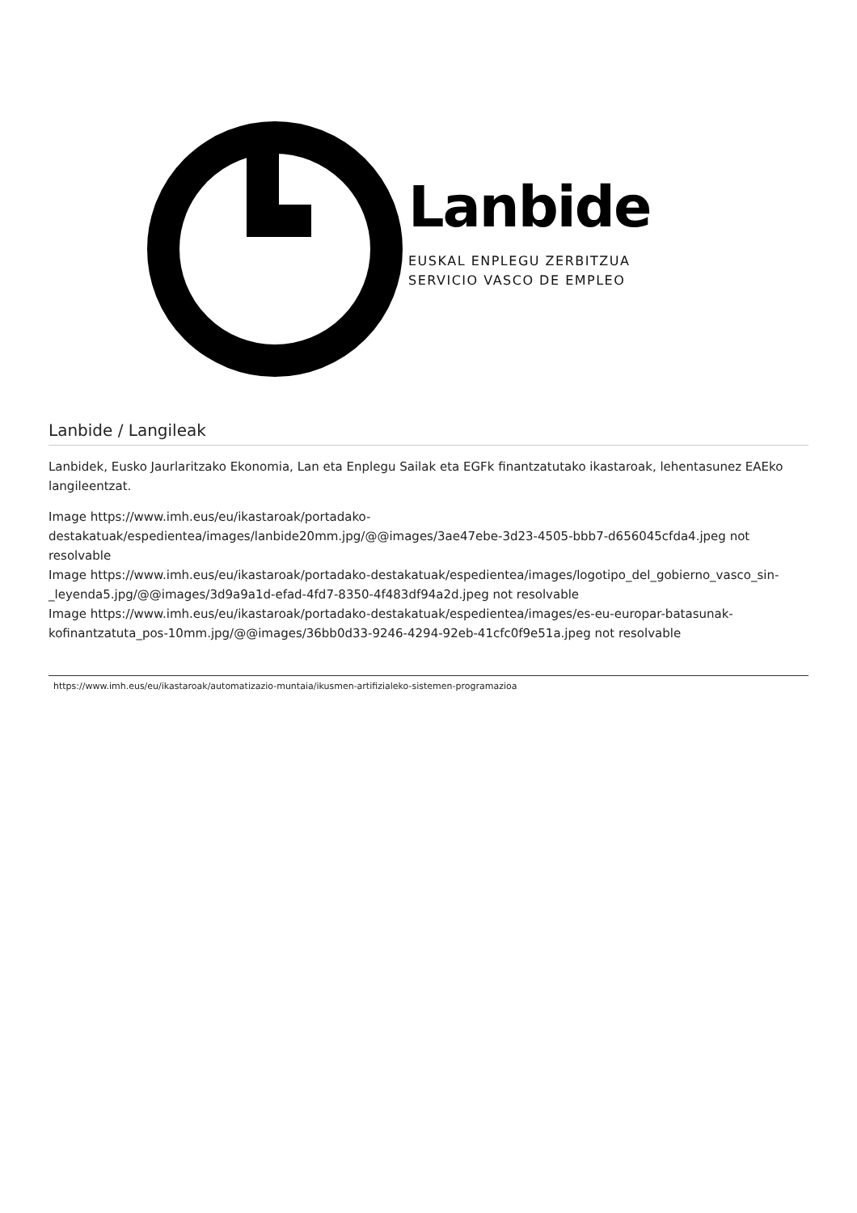Lanbide
EUSKAL ENPLEGU ZERBITZUA
SERVICIO VASCO DE EMPLEO
Lanbide / Langileak
Lanbidek, Eusko Jaurlaritzako Ekonomia, Lan eta Enplegu Sailak eta EGFk finantzatutako ikastaroak, lehentasunez EAEko langileentzat.
Image https://www.imh.eus/eu/ikastaroak/portadako-destakatuak/espedientea/images/lanbide20mm.jpg/@@images/3ae47ebe-3d23-4505-bbb7-d656045cfda4.jpeg not resolvable
Image https://www.imh.eus/eu/ikastaroak/portadako-destakatuak/espedientea/images/logotipo_del_gobierno_vasco_sin-_leyenda5.jpg/@@images/3d9a9a1d-efad-4fd7-8350-4f483df94a2d.jpeg not resolvable
Image https://www.imh.eus/eu/ikastaroak/portadako-destakatuak/espedientea/images/es-eu-europar-batasunak-kofinantzatuta_pos-10mm.jpg/@@images/36bb0d33-9246-4294-92eb-41cfc0f9e51a.jpeg not resolvable
https://www.imh.eus/eu/ikastaroak/automatizazio-muntaia/ikusmen-artifizialeko-sistemen-programazioa